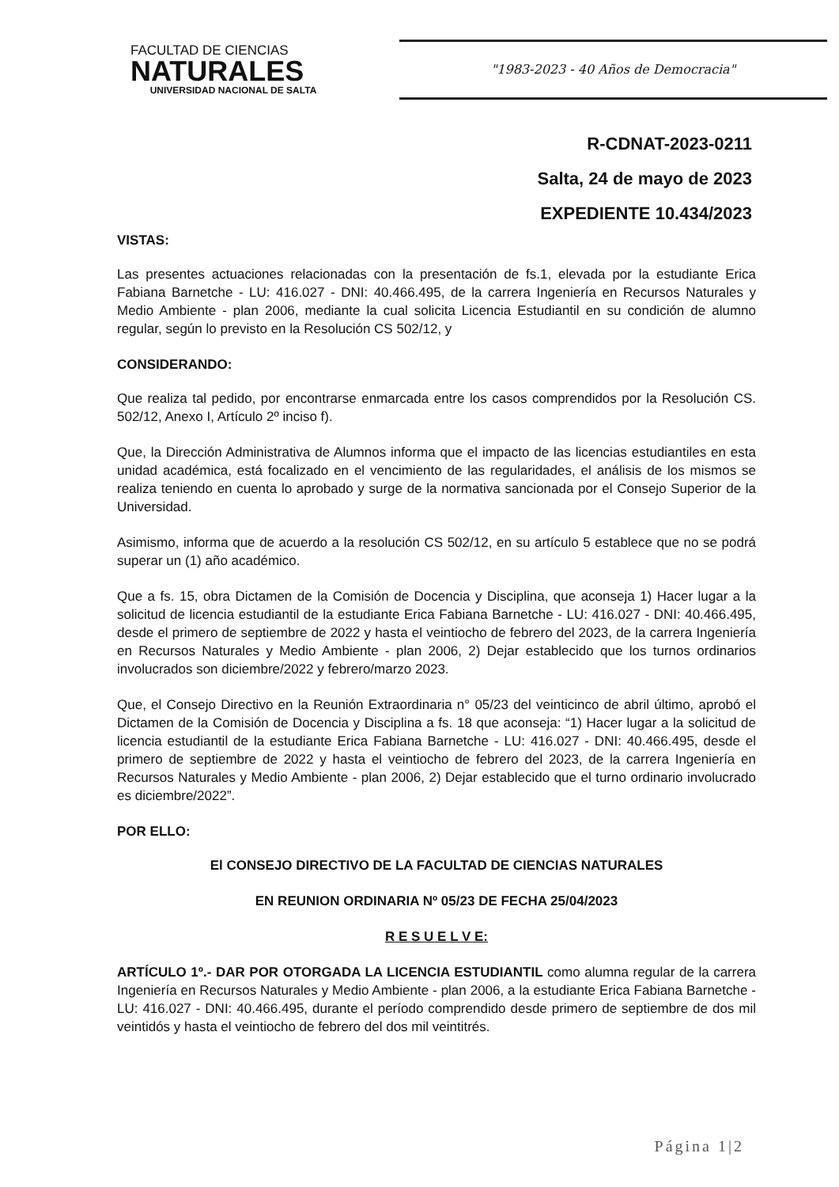FACULTAD DE CIENCIAS
NATURALES
UNIVERSIDAD NACIONAL DE SALTA
"1983-2023 - 40 Años de Democracia"
R-CDNAT-2023-0211
Salta, 24 de mayo de 2023
EXPEDIENTE 10.434/2023
VISTAS:
Las presentes actuaciones relacionadas con la presentación de fs.1, elevada por la estudiante Erica Fabiana Barnetche - LU: 416.027 - DNI: 40.466.495, de la carrera Ingeniería en Recursos Naturales y Medio Ambiente - plan 2006, mediante la cual solicita Licencia Estudiantil en su condición de alumno regular, según lo previsto en la Resolución CS 502/12, y
CONSIDERANDO:
Que realiza tal pedido, por encontrarse enmarcada entre los casos comprendidos por la Resolución CS. 502/12, Anexo I, Artículo 2º inciso f).
Que, la Dirección Administrativa de Alumnos informa que el impacto de las licencias estudiantiles en esta unidad académica, está focalizado en el vencimiento de las regularidades, el análisis de los mismos se realiza teniendo en cuenta lo aprobado y surge de la normativa sancionada por el Consejo Superior de la Universidad.
Asimismo, informa que de acuerdo a la resolución CS 502/12, en su artículo 5 establece que no se podrá superar un (1) año académico.
Que a fs. 15, obra Dictamen de la Comisión de Docencia y Disciplina, que aconseja 1) Hacer lugar a la solicitud de licencia estudiantil de la estudiante Erica Fabiana Barnetche - LU: 416.027 - DNI: 40.466.495, desde el primero de septiembre de 2022 y hasta el veintiocho de febrero del 2023, de la carrera Ingeniería en Recursos Naturales y Medio Ambiente - plan 2006, 2) Dejar establecido que los turnos ordinarios involucrados son diciembre/2022 y febrero/marzo 2023.
Que, el Consejo Directivo en la Reunión Extraordinaria n° 05/23 del veinticinco de abril último, aprobó el Dictamen de la Comisión de Docencia y Disciplina a fs. 18 que aconseja: “1) Hacer lugar a la solicitud de licencia estudiantil de la estudiante Erica Fabiana Barnetche - LU: 416.027 - DNI: 40.466.495, desde el primero de septiembre de 2022 y hasta el veintiocho de febrero del 2023, de la carrera Ingeniería en Recursos Naturales y Medio Ambiente - plan 2006, 2) Dejar establecido que el turno ordinario involucrado es diciembre/2022”.
POR ELLO:
El CONSEJO DIRECTIVO DE LA FACULTAD DE CIENCIAS NATURALES
EN REUNION ORDINARIA Nº 05/23 DE FECHA 25/04/2023
R E S U E L V E:
ARTÍCULO 1º.- DAR POR OTORGADA LA LICENCIA ESTUDIANTIL como alumna regular de la carrera Ingeniería en Recursos Naturales y Medio Ambiente - plan 2006, a la estudiante Erica Fabiana Barnetche - LU: 416.027 - DNI: 40.466.495, durante el período comprendido desde primero de septiembre de dos mil veintidós y hasta el veintiocho de febrero del dos mil veintitrés.
Página 1|2